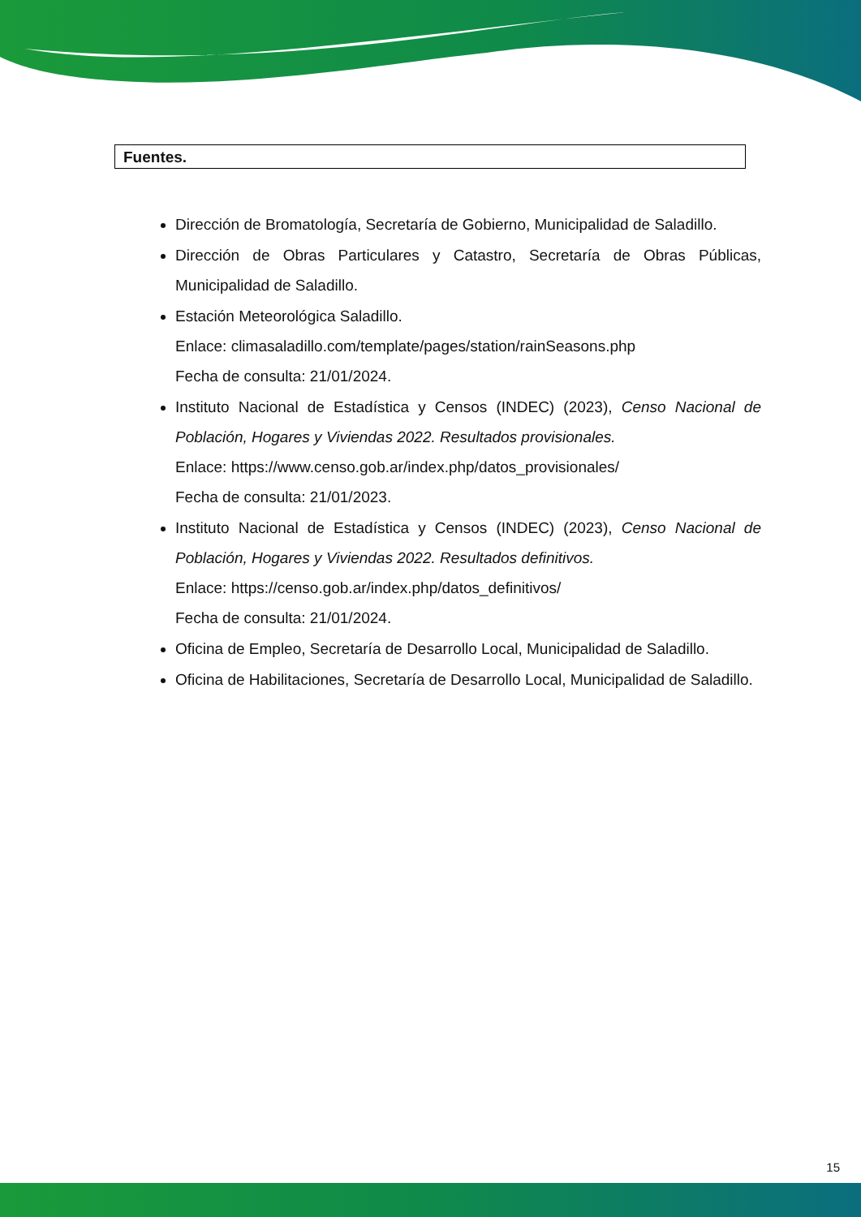Fuentes.
Dirección de Bromatología, Secretaría de Gobierno, Municipalidad de Saladillo.
Dirección de Obras Particulares y Catastro, Secretaría de Obras Públicas, Municipalidad de Saladillo.
Estación Meteorológica Saladillo.
Enlace: climasaladillo.com/template/pages/station/rainSeasons.php
Fecha de consulta: 21/01/2024.
Instituto Nacional de Estadística y Censos (INDEC) (2023), Censo Nacional de Población, Hogares y Viviendas 2022. Resultados provisionales.
Enlace: https://www.censo.gob.ar/index.php/datos_provisionales/
Fecha de consulta: 21/01/2023.
Instituto Nacional de Estadística y Censos (INDEC) (2023), Censo Nacional de Población, Hogares y Viviendas 2022. Resultados definitivos.
Enlace: https://censo.gob.ar/index.php/datos_definitivos/
Fecha de consulta: 21/01/2024.
Oficina de Empleo, Secretaría de Desarrollo Local, Municipalidad de Saladillo.
Oficina de Habilitaciones, Secretaría de Desarrollo Local, Municipalidad de Saladillo.
15